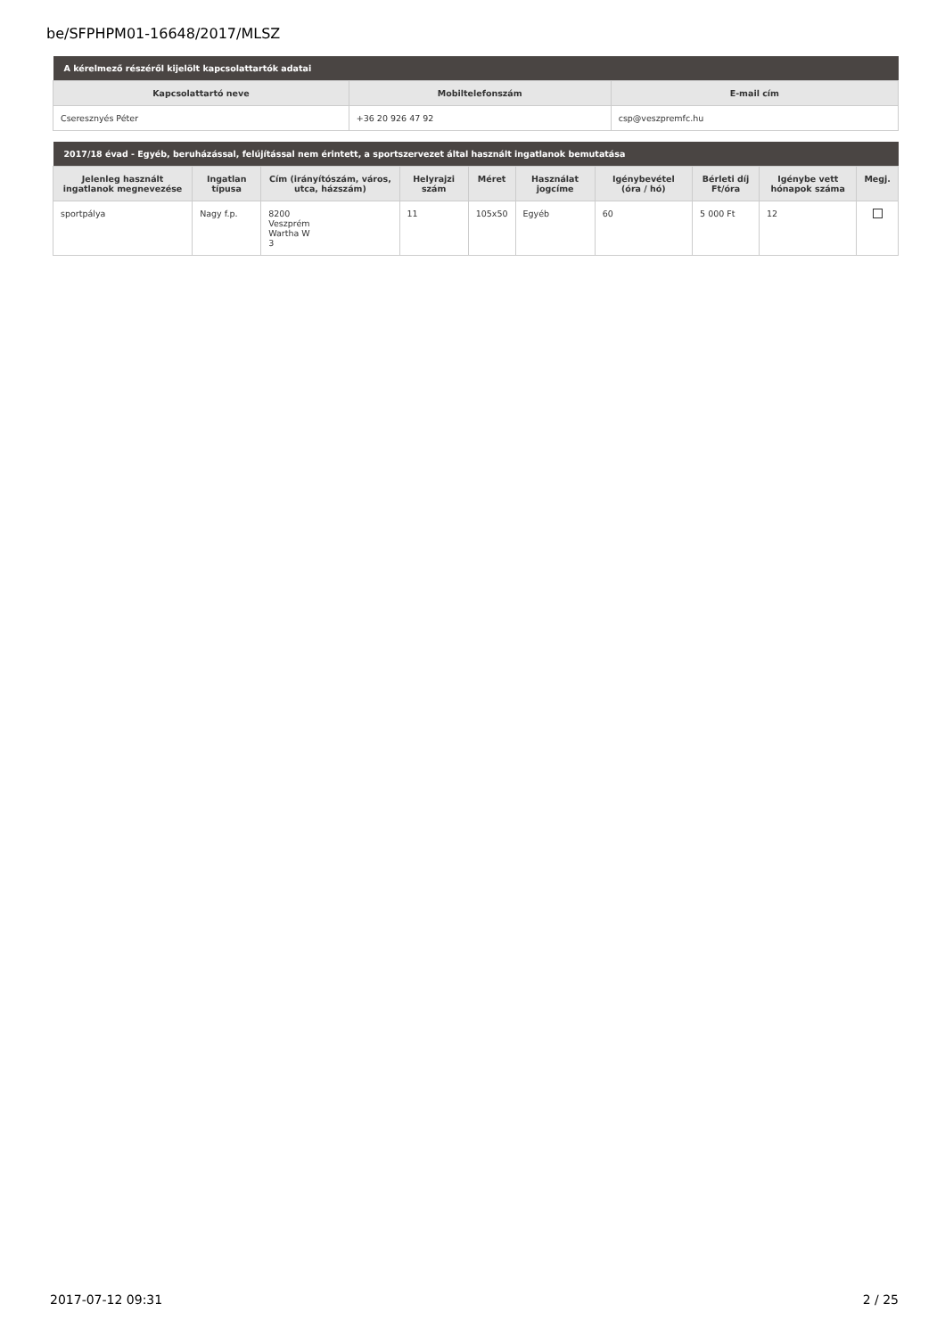be/SFPHPM01-16648/2017/MLSZ
| A kérelmező részéről kijelölt kapcsolattartók adatai | | |
| --- | --- | --- |
| Kapcsolattartó neve | Mobiltelefonszám | E-mail cím |
| Cseresznyés Péter | +36 20 926 47 92 | csp@veszpremfc.hu |
| 2017/18 évad - Egyéb, beruházással, felújítással nem érintett, a sportszervezet által használt ingatlanok bemutatása | | | | | | | | | |
| --- | --- | --- | --- | --- | --- | --- | --- | --- | --- |
| Jelenleg használt ingatlanok megnevezése | Ingatlan típusa | Cím (irányítószám, város, utca, házszám) | Helyrajzi szám | Méret | Használat jogcíme | Igénybevétel (óra / hó) | Bérleti díj Ft/óra | Igénybe vett hónapok száma | Megj. |
| sportpálya | Nagy f.p. | 8200 Veszprém Wartha W 3 | 11 | 105x50 | Egyéb | 60 | 5 000 Ft | 12 | |
2017-07-12 09:31 2 / 25